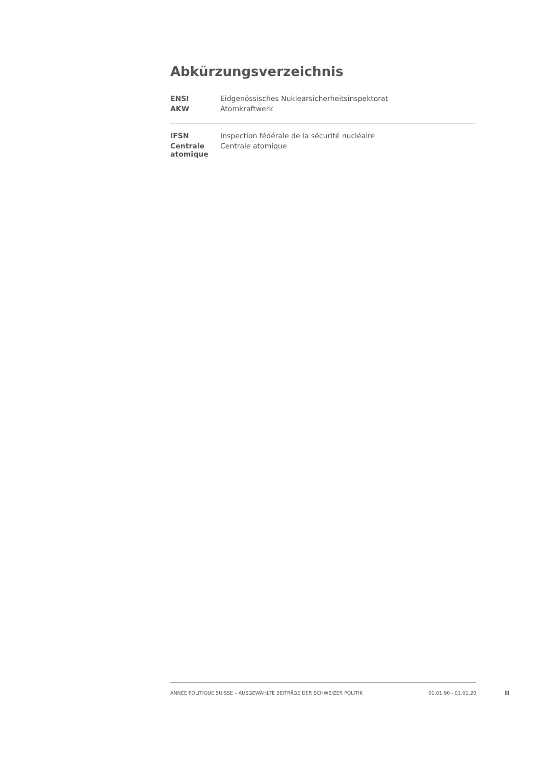Abkürzungsverzeichnis
| ENSI | Eidgenössisches Nuklearsicherheitsinspektorat |
| AKW | Atomkraftwerk |
| IFSN | Inspection fédérale de la sécurité nucléaire |
| Centrale atomique | Centrale atomique |
ANNÉE POLITIQUE SUISSE – AUSGEWÄHLTE BEITRÄGE DER SCHWEIZER POLITIK 01.01.90 - 01.01.20
II